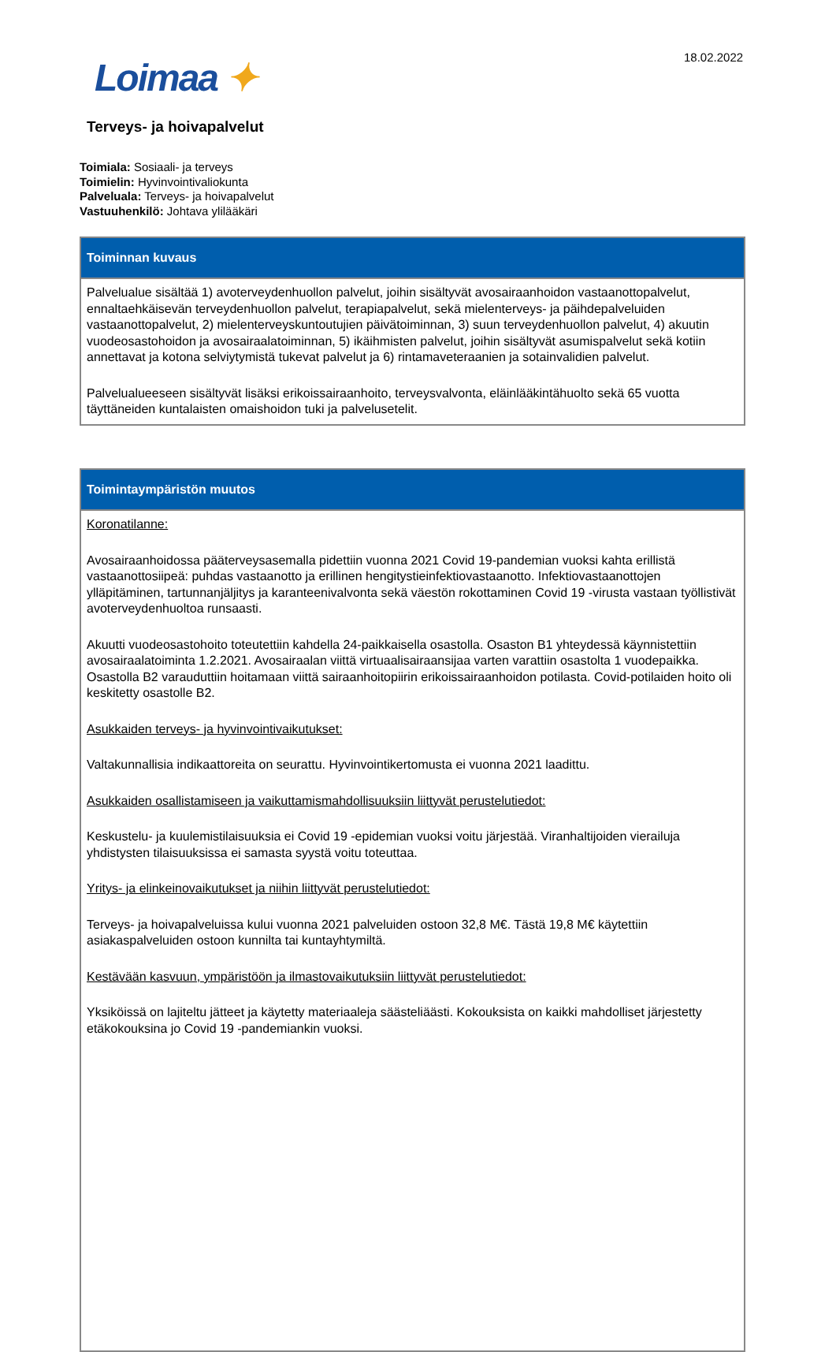Loimaa ✦ 18.02.2022
Terveys- ja hoivapalvelut
Toimiala: Sosiaali- ja terveys
Toimielin: Hyvinvointivaliokunta
Palveluala: Terveys- ja hoivapalvelut
Vastuuhenkilö: Johtava ylilääkäri
| Toiminnan kuvaus |
| --- |
| Palvelualue sisältää 1) avoterveydenhuollon palvelut, joihin sisältyvät avosairaanhoidon vastaanottopalvelut, ennaltaehkäisevän terveydenhuollon palvelut, terapiapalvelut, sekä mielenterveys- ja päihdepalveluiden vastaanottopalvelut, 2) mielenterveyskuntoutujien päivätoiminnan, 3) suun terveydenhuollon palvelut, 4) akuutin vuodeosastohoidon ja avosairaalatoiminnan, 5) ikäihmisten palvelut, joihin sisältyvät asumispalvelut sekä kotiin annettavat ja kotona selviytymistä tukevat palvelut ja 6) rintamaveteraanien ja sotainvalidien palvelut. Palvelualueeseen sisältyvät lisäksi erikoissairaanhoito, terveysvalvonta, eläinlääkintähuolto sekä 65 vuotta täyttäneiden kuntalaisten omaishoidon tuki ja palvelusetelit. |
| Toimintaympäristön muutos |
| --- |
| Koronatilanne: Avosairaanhoidossa pääterveysasemalla pidettiin vuonna 2021 Covid 19-pandemian vuoksi kahta erillistä vastaanottosiipeä: puhdas vastaanotto ja erillinen hengitystieinfektiovastaanotto. Infektiovastaanottojen ylläpitäminen, tartunnanjäljitys ja karanteenivalvonta sekä väestön rokottaminen Covid 19 -virusta vastaan työllistivät avoterveydenhuoltoa runsaasti. Akuutti vuodeosastohoito toteutettiin kahdella 24-paikkaisella osastolla. Osaston B1 yhteydessä käynnistettiin avosairaalatoiminta 1.2.2021. Avosairaalan viittä virtuaalisairaansijaa varten varattiin osastolta 1 vuodepaikka. Osastolla B2 varauduttiin hoitamaan viittä sairaanhoitopiirin erikoissairaanhoidon potilasta. Covid-potilaiden hoito oli keskitetty osastolle B2. Asukkaiden terveys- ja hyvinvointivaikutukset: Valtakunnallisia indikaattoreita on seurattu. Hyvinvointikertomusta ei vuonna 2021 laadittu. Asukkaiden osallistamiseen ja vaikuttamismahdollisuuksiin liittyvät perustelutiedot: Keskustelu- ja kuulemistilaisuuksia ei Covid 19 -epidemian vuoksi voitu järjestää. Viranhaltijoiden vierailuja yhdistysten tilaisuuksissa ei samasta syystä voitu toteuttaa. Yritys- ja elinkeinovaikutukset ja niihin liittyvät perustelutiedot: Terveys- ja hoivapalveluissa kului vuonna 2021 palveluiden ostoon 32,8 M€. Tästä 19,8 M€ käytettiin asiakaspalveluiden ostoon kunnilta tai kuntayhtymiltä. Kestävään kasvuun, ympäristöön ja ilmastovaikutuksiin liittyvät perustelutiedot: Yksiköissä on lajiteltu jätteet ja käytetty materiaaleja säästeliäästi. Kokouksista on kaikki mahdolliset järjestetty etäkokouksina jo Covid 19 -pandemiankin vuoksi. |